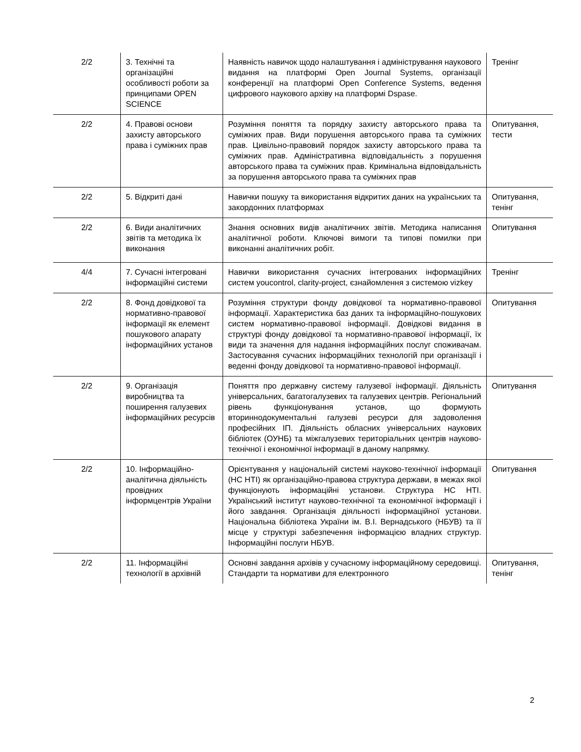| 2/2 | 3. Технічні та організаційні особливості роботи за принципами OPEN SCIENCE | Наявність навичок щодо налаштування і адміністрування наукового видання на платформі Open Journal Systems, організації конференції на платформі Open Conference Systems, ведення цифрового наукового архіву на платформі Dspase. | Тренінг |
| 2/2 | 4. Правові основи захисту авторського права і суміжних прав | Розуміння поняття та порядку захисту авторського права та суміжних прав. Види порушення авторського права та суміжних прав. Цивільно-правовий порядок захисту авторського права та суміжних прав. Адміністративна відповідальність з порушення авторського права та суміжних прав. Кримінальна відповідальність за порушення авторського права та суміжних прав | Опитування, тести |
| 2/2 | 5. Відкриті дані | Навички пошуку та використання відкритих даних на українських та закордонних платформах | Опитування, тенінг |
| 2/2 | 6. Види аналітичних звітів та методика їх виконання | Знання основних видів аналітичних звітів. Методика написання аналітичної роботи. Ключові вимоги та типові помилки при виконанні аналітичних робіт. | Опитування |
| 4/4 | 7. Сучасні інтегровані інформаційні системи | Навички використання сучасних інтегрованих інформаційних систем youcontrol, clarity-project, єзнайомлення з системою vizkey | Тренінг |
| 2/2 | 8. Фонд довідкової та нормативно-правової інформації як елемент пошукового апарату інформаційних установ | Розуміння структури фонду довідкової та нормативно-правової інформації. Характеристика баз даних та інформаційно-пошукових систем нормативно-правової інформації. Довідкові видання в структурі фонду довідкової та нормативно-правової інформації, їх види та значення для надання інформаційних послуг споживачам. Застосування сучасних інформаційних технологій при організації і веденні фонду довідкової та нормативно-правової інформації. | Опитування |
| 2/2 | 9. Організація виробництва та поширення галузевих інформаційних ресурсів | Поняття про державну систему галузевої інформації. Діяльність універсальних, багатогалузевих та галузевих центрів. Регіональний рівень функціонування установ, що формують вториннодокументальні галузеві ресурси для задоволення професійних ІП. Діяльність обласних універсальних наукових бібліотек (ОУНБ) та міжгалузевих територіальних центрів науково-технічної і економічної інформації в даному напрямку. | Опитування |
| 2/2 | 10. Інформаційно-аналітична діяльність провідних інформцентрів України | Орієнтування у національній системі науково-технічної інформації (НС НТІ) як організаційно-правова структура держави, в межах якої функціонують інформаційні установи. Структура НС НТІ. Український інститут науково-технічної та економічної інформації і його завдання. Організація діяльності інформаційної установи. Національна бібліотека України ім. В.І. Вернадського (НБУВ) та її місце у структурі забезпечення інформацією владних структур. Інформаційні послуги НБУВ. | Опитування |
| 2/2 | 11. Інформаційні технології в архівній | Основні завдання архівів у сучасному інформаційному середовищі. Стандарти та нормативи для електронного | Опитування, тенінг |
2